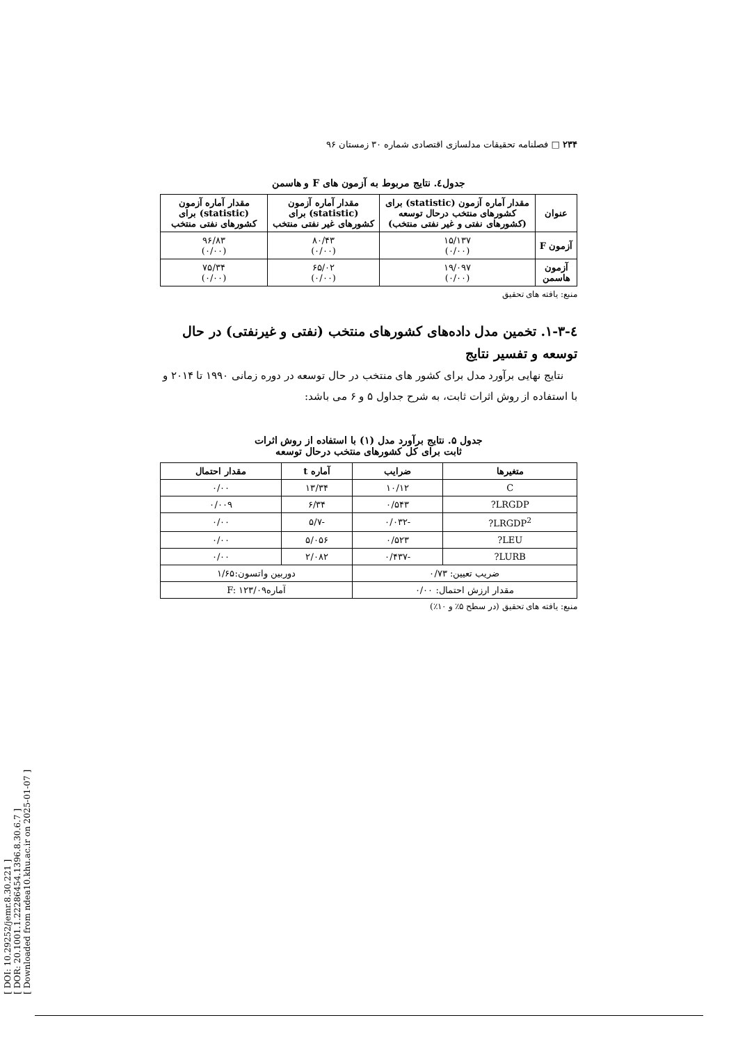[ DOI: 10.29252/jemr.8.30.221 ]
[ DOR: 20.1001.1.22286454.1396.8.30.6.7 ]
[ Downloaded from ndea10.khu.ac.ir on 2025-01-07 ]
۲۳۴ □ فصلنامه تحقیقات مدلسازی اقتصادی شماره ۳۰ زمستان ۹۶
جدول٤. نتایج مربوط به آزمون های F و هاسمن
| عنوان | مقدار آماره آزمون (statistic) برای کشورهای منتخب درحال توسعه (کشورهای نفتی و غیر نفتی منتخب) | مقدار آماره آزمون (statistic) برای کشورهای غیر نفتی منتخب | مقدار آماره آزمون (statistic) برای کشورهای نفتی منتخب |
| --- | --- | --- | --- |
| آزمون F | ۱۵/۱۳۷ (۰/۰۰) | ۸۰/۴۳ (۰/۰۰) | ۹۶/۸۳ (۰/۰۰) |
| آزمون هاسمن | ۱۹/۰۹۷ (۰/۰۰) | ۶۵/۰۲ (۰/۰۰) | ۷۵/۳۴ (۰/۰۰) |
منبع: یافته های تحقیق
٤-۱-۳. تخمین مدل داده‌های کشورهای منتخب (نفتی و غیرنفتی) در حال توسعه و تفسیر نتایج
نتایج نهایی برآورد مدل برای کشور های منتخب در حال توسعه در دوره زمانی ۱۹۹۰ تا ۲۰۱۴ و با استفاده از روش اثرات ثابت، به شرح جداول ۵ و ۶ می باشد:
جدول ۵. نتایج برآورد مدل (۱) با استفاده از روش اثرات
ثابت برای کل کشورهای منتخب درحال توسعه
| متغیرها | ضرایب | آماره t | مقدار احتمال |
| --- | --- | --- | --- |
| C | ۱۰/۱۲ | ۱۳/۳۴ | ۰/۰۰ |
| LRGDP? | ۰/۵۴۳ | ۶/۳۴ | ۰/۰۰۹ |
| LRGDP<sup>2</sup>? | -۰/۰۳۲ | -۵/۷ | ۰/۰۰ |
| LEU? | ۰/۵۲۳ | ۵/۰۵۶ | ۰/۰۰ |
| LURB? | -۰/۴۳۷ | ۲/۰۸۲ | ۰/۰۰ |
| ضریب تعیین: ۰/۷۳ | | دوربین واتسون:۱/۶۵ | |
| مقدار ارزش احتمال: ۰/۰۰ | | آمارهF: ۱۲۳/۰۹ | |
منبع: یافته های تحقیق (در سطح ۵٪ و ۱۰٪)